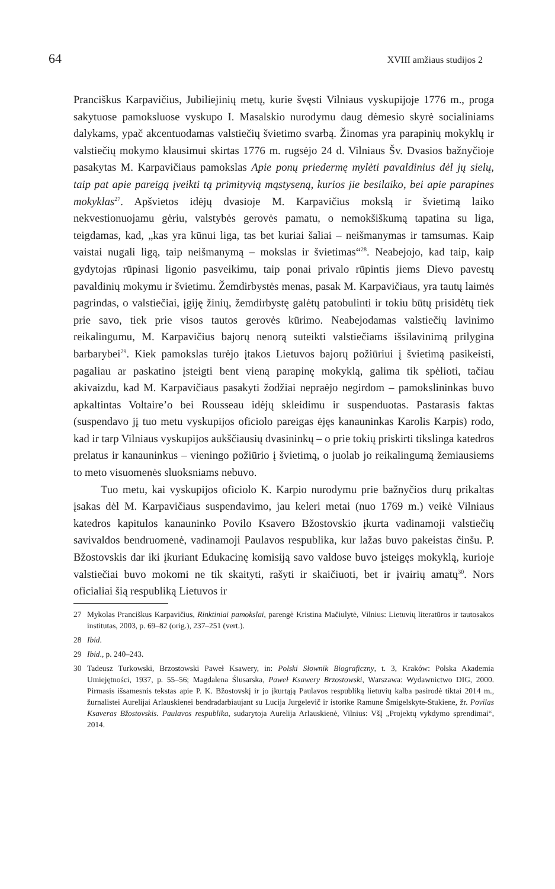64 XVIII amžiaus studijos 2
Pranciškus Karpavičius, Jubiliejinių metų, kurie švęsti Vilniaus vyskupijoje 1776 m., proga sakytuose pamoksluose vyskupo I. Masalskio nurodymu daug dėmesio skyrė socialiniams dalykams, ypač akcentuodamas valstiečių švietimo svarbą. Žinomas yra parapinių mokyklų ir valstiečių mokymo klausimui skirtas 1776 m. rugsėjo 24 d. Vilniaus Šv. Dvasios bažnyčioje pasakytas M. Karpavičiaus pamokslas Apie ponų priedermę mylėti pavaldinius dėl jų sielų, taip pat apie pareigą įveikti tą primityvią mąstyseną, kurios jie besilaiko, bei apie parapines mokyklas<sup>27</sup>. Apšvietos idėjų dvasioje M. Karpavičius mokslą ir švietimą laiko nekvestionuojamu gėriu, valstybės gerovės pamatu, o nemokšiškumą tapatina su liga, teigdamas, kad, „kas yra kūnui liga, tas bet kuriai šaliai – neišmanymas ir tamsumas. Kaip vaistai nugali ligą, taip neišmanymą – mokslas ir švietimas“<sup>28</sup>. Neabejojo, kad taip, kaip gydytojas rūpinasi ligonio pasveikimu, taip ponai privalo rūpintis jiems Dievo pavestų pavaldinių mokymu ir švietimu. Žemdirbystės menas, pasak M. Karpavičiaus, yra tautų laimės pagrindas, o valstiečiai, įgiję žinių, žemdirbystę galėtų patobulinti ir tokiu būtų prisidėtų tiek prie savo, tiek prie visos tautos gerovės kūrimo. Neabejodamas valstiečių lavinimo reikalingumu, M. Karpavičius bajorų nenorą suteikti valstiečiams išsilavinimą prilygina barbarybei<sup>29</sup>. Kiek pamokslas turėjo įtakos Lietuvos bajorų požiūriui į švietimą pasikeisti, pagaliau ar paskatino įsteigti bent vieną parapinę mokyklą, galima tik spėlioti, tačiau akivaizdu, kad M. Karpavičiaus pasakyti žodžiai nepraėjo negirdom – pamokslininkas buvo apkaltintas Voltaire’o bei Rousseau idėjų skleidimu ir suspenduotas. Pastarasis faktas (suspendavo jį tuo metu vyskupijos oficiolo pareigas ėjęs kanauninkas Karolis Karpis) rodo, kad ir tarp Vilniaus vyskupijos aukščiausių dvasininkų – o prie tokių priskirti tikslinga katedros prelatus ir kanauninkus – vieningo požiūrio į švietimą, o juolab jo reikalingumą žemiausiems to meto visuomenės sluoksniams nebuvo.
Tuo metu, kai vyskupijos oficiolo K. Karpio nurodymu prie bažnyčios durų prikaltas įsakas dėl M. Karpavičiaus suspendavimo, jau keleri metai (nuo 1769 m.) veikė Vilniaus katedros kapitulos kanauninko Povilo Ksavero Bžostovskio įkurta vadinamoji valstiečių savivaldos bendruomenė, vadinamoji Paulavos respublika, kur lažas buvo pakeistas činšu. P. Bžostovskis dar iki įkuriant Edukacinę komisiją savo valdose buvo įsteigęs mokyklą, kurioje valstiečiai buvo mokomi ne tik skaityti, rašyti ir skaičiuoti, bet ir įvairių amatų<sup>30</sup>. Nors oficialiai šią respubliką Lietuvos ir
27 Mykolas Pranciškus Karpavičius, Rinktiniai pamokslai, parengė Kristina Mačiulytė, Vilnius: Lietuvių literatūros ir tautosakos institutas, 2003, p. 69–82 (orig.), 237–251 (vert.).
28 Ibid.
29 Ibid., p. 240–243.
30 Tadeusz Turkowski, Brzostowski Paweł Ksawery, in: Polski Słownik Biograficzny, t. 3, Kraków: Polska Akademia Umiejętności, 1937, p. 55–56; Magdalena Ślusarska, Paweł Ksawery Brzostowski, Warszawa: Wydawnictwo DIG, 2000. Pirmasis išsamesnis tekstas apie P. K. Bžostovskį ir jo įkurtąją Paulavos respubliką lietuvių kalba pasirodė tiktai 2014 m., žurnalistei Aurelijai Arlauskienei bendradarbiaujant su Lucija Jurgelevič ir istorike Ramune Šmigelskyte-Stukiene, žr. Povilas Ksaveras Bžostovskis. Paulavos respublika, sudarytoja Aurelija Arlauskienė, Vilnius: VšĮ „Projektų vykdymo sprendimai“, 2014.